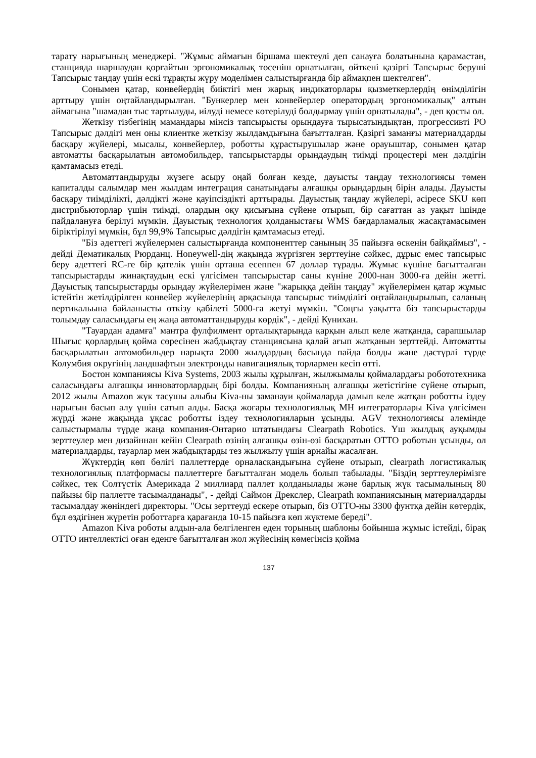тарату нарығының менеджері. "Жұмыс аймағын біршама шектеулі деп санауға болатынына қарамастан, станцияда шаршаудан қорғайтын эргономикалық төсеніш орнатылған, өйткені қазіргі Тапсырыс беруші Тапсырыс таңдау үшін ескі тұрақты жүру моделімен салыстырғанда бір аймақпен шектелген".
Сонымен қатар, конвейердің биіктігі мен жарық индикаторлары қызметкерлердің өнімділігін арттыру үшін оңтайландырылған. "Бункерлер мен конвейерлер оператордың эргономикалық" алтын аймағына "шамадан тыс тартылуды, иілуді немесе көтерілуді болдырмау үшін орнатылады", - деп қосты ол.
Жеткізу тізбегінің мамандары мінсіз тапсырысты орындауға тырысатындықтан, прогрессивті РО Тапсырыс дәлдігі мен оны клиентке жеткізу жылдамдығына бағытталған. Қазіргі заманғы материалдарды басқару жүйелері, мысалы, конвейерлер, роботты құрастырушылар және орауыштар, сонымен қатар автоматты басқарылатын автомобильдер, тапсырыстарды орындаудың тиімді процестері мен дәлдігін қамтамасыз етеді.
Автоматтандыруды жүзеге асыру оңай болған кезде, дауысты таңдау технологиясы төмен капиталды салымдар мен жылдам интеграция санатындағы алғашқы орындардың бірін алады. Дауысты басқару тиімділікті, дәлдікті және қауіпсіздікті арттырады. Дауыстық таңдау жүйелері, әсіресе SKU көп дистрибьюторлар үшін тиімді, олардың оқу қисығына сүйене отырып, бір сағаттан аз уақыт ішінде пайдалануға берілуі мүмкін. Дауыстық технология қолданыстағы WMS бағдарламалық жасақтамасымен біріктірілуі мүмкін, бұл 99,9% Тапсырыс дәлдігін қамтамасыз етеді.
"Біз әдеттегі жүйелермен салыстырғанда компоненттер санының 35 пайызға өскенін байқаймыз", - дейді Дематикалық Рюрданц. Honeywell-дің жақында жүргізген зерттеуіне сәйкес, дұрыс емес тапсырыс беру әдеттегі RC-ге бір қателік үшін орташа есеппен 67 доллар тұрады. Жұмыс күшіне бағытталған тапсырыстарды жинақтаудың ескі үлгісімен тапсырыстар саны күніне 2000-нан 3000-ға дейін жетті. Дауыстық тапсырыстарды орындау жүйелерімен және "жарыққа дейін таңдау" жүйелерімен қатар жұмыс істейтін жетілдірілген конвейер жүйелерінің арқасында тапсырыс тиімділігі оңтайландырылып, саланың вертикальына байланысты өткізу қабілеті 5000-ға жетуі мүмкін. "Соңғы уақытта біз тапсырыстарды толымдау саласындағы ең жаңа автоматтандыруды көрдік", - дейді Кунихан.
"Тауардан адамға" мантра фулфилмент орталықтарында қарқын алып келе жатқанда, сарапшылар Шығыс қорлардың қойма сөресінен жабдықтау станциясына қалай ағып жатқанын зерттейді. Автоматты басқарылатын автомобильдер нарықта 2000 жылдардың басында пайда болды және дәстүрлі түрде Колумбия округінің ландшафтын электронды навигациялық торлармен кесіп өтті.
Бостон компаниясы Kiva Systems, 2003 жылы құрылған, жылжымалы қоймалардағы робототехника саласындағы алғашқы инноваторлардың бірі болды. Компанияның алғашқы жетістігіне сүйене отырып, 2012 жылы Amazon жүк тасушы алыбы Kiva-ны заманауи қоймаларда дамып келе жатқан роботты іздеу нарығын басып алу үшін сатып алды. Басқа жоғары технологиялық МН интеграторлары Kiva үлгісімен жүрді және жақында ұқсас роботты іздеу технологияларын ұсынды. AGV технологиясы әлемінде салыстырмалы түрде жаңа компания-Онтарио штатындағы Clearpath Robotics. Үш жылдық ауқымды зерттеулер мен дизайннан кейін Clearpath өзінің алғашқы өзін-өзі басқаратын OTTO роботын ұсынды, ол материалдарды, тауарлар мен жабдықтарды тез жылжыту үшін арнайы жасалған.
Жүктердің көп бөлігі паллеттерде орналасқандығына сүйене отырып, clearpath логистикалық технологиялық платформасы паллеттерге бағытталған модель болып табылады. "Біздің зерттеулерімізге сәйкес, тек Солтүстік Америкада 2 миллиард паллет қолданылады және барлық жүк тасымалының 80 пайызы бір паллетте тасымалданады", - дейді Саймон Дрекслер, Clearpath компаниясының материалдарды тасымалдау жөніндегі директоры. "Осы зерттеуді ескере отырып, біз OTTO-ны 3300 фунтқа дейін көтердік, бұл өздігінен жүретін роботтарға қарағанда 10-15 пайызға көп жүктеме береді".
Amazon Kiva роботы алдын-ала белгіленген еден торының шаблоны бойынша жұмыс істейді, бірақ OTTO интеллектісі оған еденге бағытталған жол жүйесінің көмегінсіз қойма
137